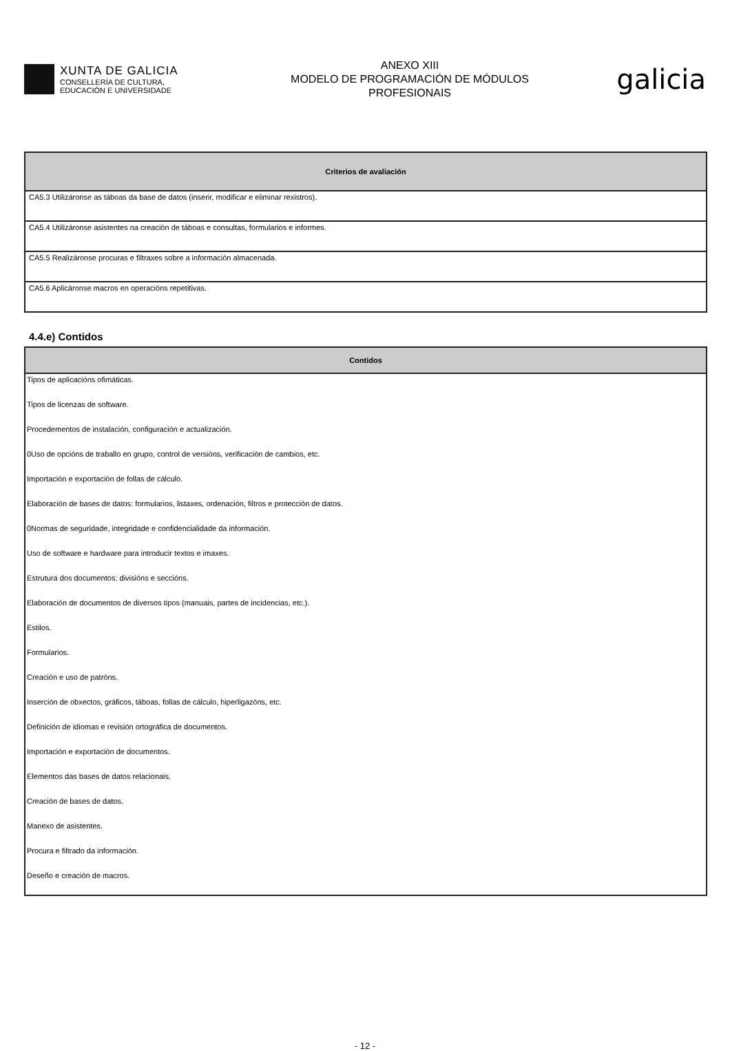XUNTA DE GALICIA
CONSELLERÍA DE CULTURA,
EDUCACIÓN E UNIVERSIDADE
ANEXO XIII
MODELO DE PROGRAMACIÓN DE MÓDULOS
PROFESIONAIS
galicia
| Criterios de avaliación |
| --- |
| CA5.3 Utilizáronse as táboas da base de datos (inserir, modificar e eliminar rexistros). |
| CA5.4 Utilizáronse asistentes na creación de táboas e consultas, formularios e informes. |
| CA5.5 Realizáronse procuras e filtraxes sobre a información almacenada. |
| CA5.6 Aplicáronse macros en operacións repetitivas. |
4.4.e) Contidos
| Contidos |
| --- |
| Tipos de aplicacións ofimáticas. |
| Tipos de licenzas de software. |
| Procedementos de instalación, configuración e actualización. |
| 0Uso de opcións de traballo en grupo, control de versións, verificación de cambios, etc. |
| Importación e exportación de follas de cálculo. |
| Elaboración de bases de datos: formularios, listaxes, ordenación, filtros e protección de datos. |
| 0Normas de seguridade, integridade e confidencialidade da información. |
| Uso de software e hardware para introducir textos e imaxes. |
| Estrutura dos documentos: divisións e seccións. |
| Elaboración de documentos de diversos tipos (manuais, partes de incidencias, etc.). |
| Estilos. |
| Formularios. |
| Creación e uso de patróns. |
| Inserción de obxectos, gráficos, táboas, follas de cálculo, hiperligazóns, etc. |
| Definición de idiomas e revisión ortográfica de documentos. |
| Importación e exportación de documentos. |
| Elementos das bases de datos relacionais. |
| Creación de bases de datos. |
| Manexo de asistentes. |
| Procura e filtrado da información. |
| Deseño e creación de macros. |
- 12 -